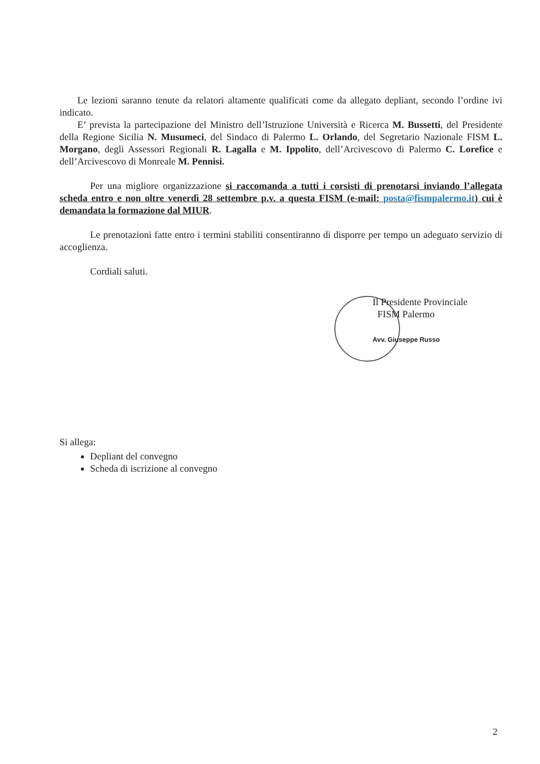Le lezioni saranno tenute da relatori altamente qualificati come da allegato depliant, secondo l’ordine ivi indicato.
E’ prevista la partecipazione del Ministro dell’Istruzione Università e Ricerca M. Bussetti, del Presidente della Regione Sicilia N. Musumeci, del Sindaco di Palermo L. Orlando, del Segretario Nazionale FISM L. Morgano, degli Assessori Regionali R. Lagalla e M. Ippolito, dell’Arcivescovo di Palermo C. Lorefice e dell’Arcivescovo di Monreale M. Pennisi.
Per una migliore organizzazione si raccomanda a tutti i corsisti di prenotarsi inviando l’allegata scheda entro e non oltre venerdì 28 settembre p.v. a questa FISM (e-mail: posta@fismpalermo.it) cui è demandata la formazione dal MIUR.
Le prenotazioni fatte entro i termini stabiliti consentiranno di disporre per tempo un adeguato servizio di accoglienza.
Cordiali saluti.
Il Presidente Provinciale
FISM Palermo
Avv. Giuseppe Russo
Si allega:
Depliant del convegno
Scheda di iscrizione al convegno
2